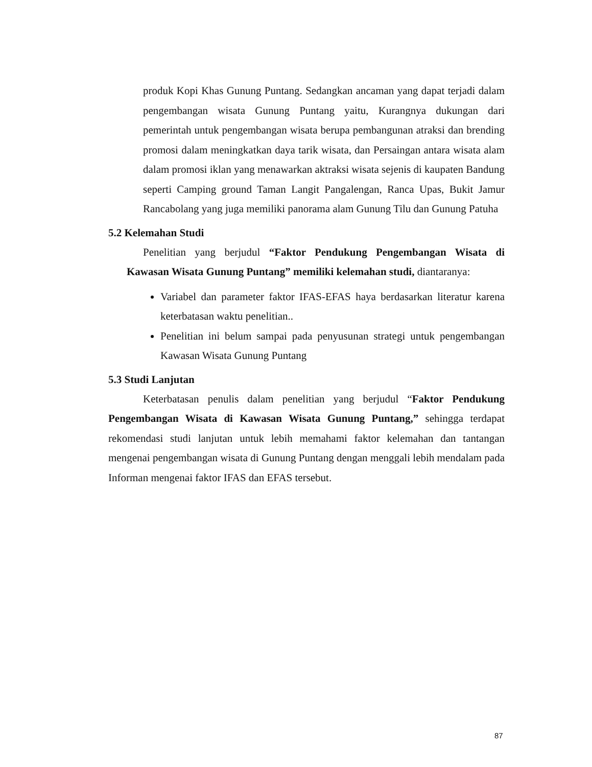produk Kopi Khas Gunung Puntang. Sedangkan ancaman yang dapat terjadi dalam pengembangan wisata Gunung Puntang yaitu, Kurangnya dukungan dari pemerintah untuk pengembangan wisata berupa pembangunan atraksi dan brending promosi dalam meningkatkan daya tarik wisata, dan Persaingan antara wisata alam dalam promosi iklan yang menawarkan aktraksi wisata sejenis di kaupaten Bandung seperti Camping ground Taman Langit Pangalengan, Ranca Upas, Bukit Jamur Rancabolang yang juga memiliki panorama alam Gunung Tilu dan Gunung Patuha
5.2 Kelemahan Studi
Penelitian yang berjudul “Faktor Pendukung Pengembangan Wisata di Kawasan Wisata Gunung Puntang” memiliki kelemahan studi, diantaranya:
Variabel dan parameter faktor IFAS-EFAS haya berdasarkan literatur karena keterbatasan waktu penelitian..
Penelitian ini belum sampai pada penyusunan strategi untuk pengembangan Kawasan Wisata Gunung Puntang
5.3 Studi Lanjutan
Keterbatasan penulis dalam penelitian yang berjudul “Faktor Pendukung Pengembangan Wisata di Kawasan Wisata Gunung Puntang,” sehingga terdapat rekomendasi studi lanjutan untuk lebih memahami faktor kelemahan dan tantangan mengenai pengembangan wisata di Gunung Puntang dengan menggali lebih mendalam pada Informan mengenai faktor IFAS dan EFAS tersebut.
87